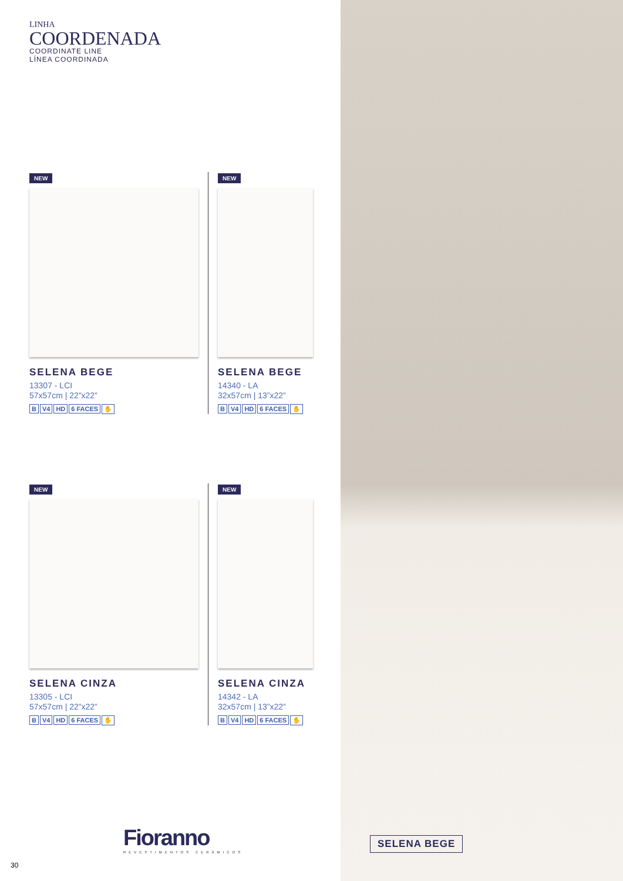LINHA
COORDENADA
COORDINATE LINE
LÍNEA COORDINADA
NEW
SELENA BEGE
13307 - LCI
57x57cm | 22”x22”
B V4 HD 6 FACES ✋
NEW
SELENA BEGE
14340 - LA
32x57cm | 13”x22”
B V4 HD 6 FACES ✋
NEW
SELENA CINZA
13305 - LCI
57x57cm | 22”x22”
B V4 HD 6 FACES ✋
NEW
SELENA CINZA
14342 - LA
32x57cm | 13”x22”
B V4 HD 6 FACES ✋
Fioranno
REVESTIMENTOS CERÂMICOS
30
SELENA BEGE